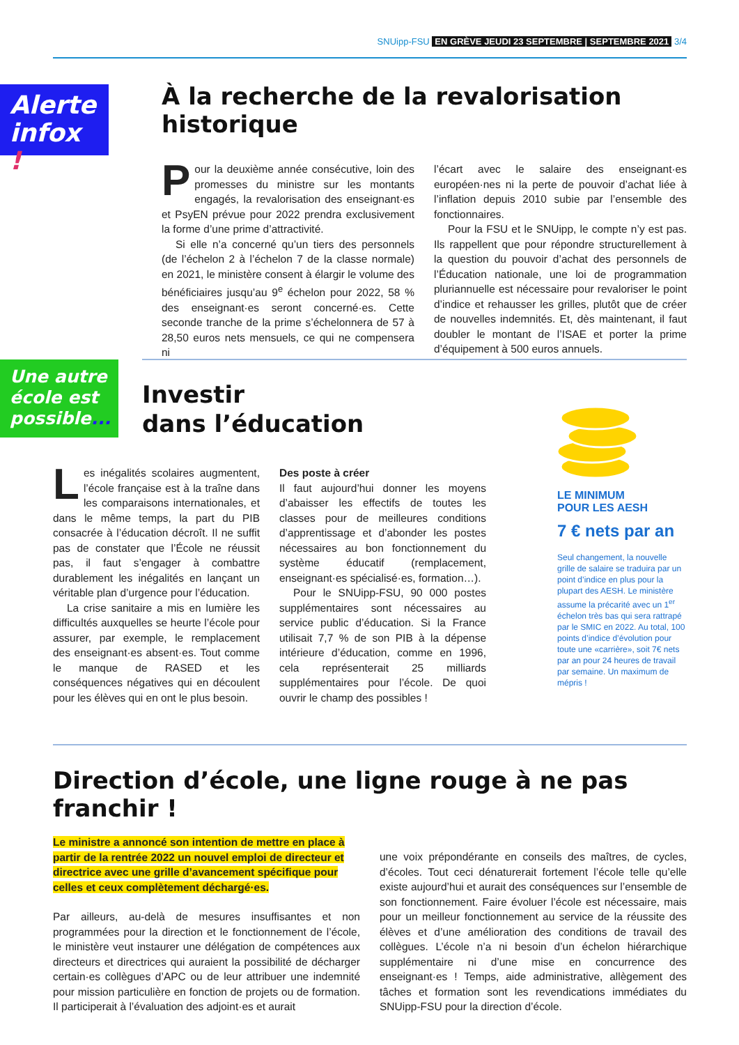SNUipp-FSU EN GRÈVE JEUDI 23 SEPTEMBRE | SEPTEMBRE 2021 3/4
Alerte infox !
À la recherche de la revalorisation historique
Pour la deuxième année consécutive, loin des promesses du ministre sur les montants engagés, la revalorisation des enseignant·es et PsyEN prévue pour 2022 prendra exclusivement la forme d’une prime d’attractivité.
Si elle n’a concerné qu’un tiers des personnels (de l’échelon 2 à l’échelon 7 de la classe normale) en 2021, le ministère consent à élargir le volume des bénéficiaires jusqu’au 9<sup>e</sup> échelon pour 2022, 58 % des enseignant·es seront concerné·es. Cette seconde tranche de la prime s’échelonnera de 57 à 28,50 euros nets mensuels, ce qui ne compensera ni
l’écart avec le salaire des enseignant·es européen·nes ni la perte de pouvoir d’achat liée à l’inflation depuis 2010 subie par l’ensemble des fonctionnaires.
Pour la FSU et le SNUipp, le compte n’y est pas. Ils rappellent que pour répondre structurellement à la question du pouvoir d’achat des personnels de l’Éducation nationale, une loi de programmation pluriannuelle est nécessaire pour revaloriser le point d’indice et rehausser les grilles, plutôt que de créer de nouvelles indemnités. Et, dès maintenant, il faut doubler le montant de l’ISAE et porter la prime d’équipement à 500 euros annuels.
Une autre école est possible...
Investir
dans l’éducation
Les inégalités scolaires augmentent, l’école française est à la traîne dans les comparaisons internationales, et dans le même temps, la part du PIB consacrée à l’éducation décroît. Il ne suffit pas de constater que l’École ne réussit pas, il faut s’engager à combattre durablement les inégalités en lançant un véritable plan d’urgence pour l’éducation.
La crise sanitaire a mis en lumière les difficultés auxquelles se heurte l’école pour assurer, par exemple, le remplacement des enseignant·es absent·es. Tout comme le manque de RASED et les conséquences négatives qui en découlent pour les élèves qui en ont le plus besoin.
Des poste à créer
Il faut aujourd’hui donner les moyens d’abaisser les effectifs de toutes les classes pour de meilleures conditions d’apprentissage et d’abonder les postes nécessaires au bon fonctionnement du système éducatif (remplacement, enseignant·es spécialisé·es, formation…).
Pour le SNUipp-FSU, 90 000 postes supplémentaires sont nécessaires au service public d’éducation. Si la France utilisait 7,7 % de son PIB à la dépense intérieure d’éducation, comme en 1996, cela représenterait 25 milliards supplémentaires pour l’école. De quoi ouvrir le champ des possibles !
LE MINIMUM
POUR LES AESH
7 € nets par an
Seul changement, la nouvelle grille de salaire se traduira par un point d’indice en plus pour la plupart des AESH. Le ministère assume la précarité avec un 1<sup>er</sup> échelon très bas qui sera rattrapé par le SMIC en 2022. Au total, 100 points d’indice d’évolution pour toute une «carrière», soit 7€ nets par an pour 24 heures de travail par semaine. Un maximum de mépris !
Direction d’école, une ligne rouge à ne pas franchir !
Le ministre a annoncé son intention de mettre en place à partir de la rentrée 2022 un nouvel emploi de directeur et directrice avec une grille d’avancement spécifique pour celles et ceux complètement déchargé·es.
Par ailleurs, au-delà de mesures insuffisantes et non programmées pour la direction et le fonctionnement de l’école, le ministère veut instaurer une délégation de compétences aux directeurs et directrices qui auraient la possibilité de décharger certain·es collègues d’APC ou de leur attribuer une indemnité pour mission particulière en fonction de projets ou de formation. Il participerait à l’évaluation des adjoint·es et aurait
une voix prépondérante en conseils des maîtres, de cycles, d’écoles. Tout ceci dénaturerait fortement l’école telle qu’elle existe aujourd’hui et aurait des conséquences sur l’ensemble de son fonctionnement. Faire évoluer l’école est nécessaire, mais pour un meilleur fonctionnement au service de la réussite des élèves et d’une amélioration des conditions de travail des collègues. L’école n’a ni besoin d’un échelon hiérarchique supplémentaire ni d’une mise en concurrence des enseignant·es ! Temps, aide administrative, allègement des tâches et formation sont les revendications immédiates du SNUipp-FSU pour la direction d’école.